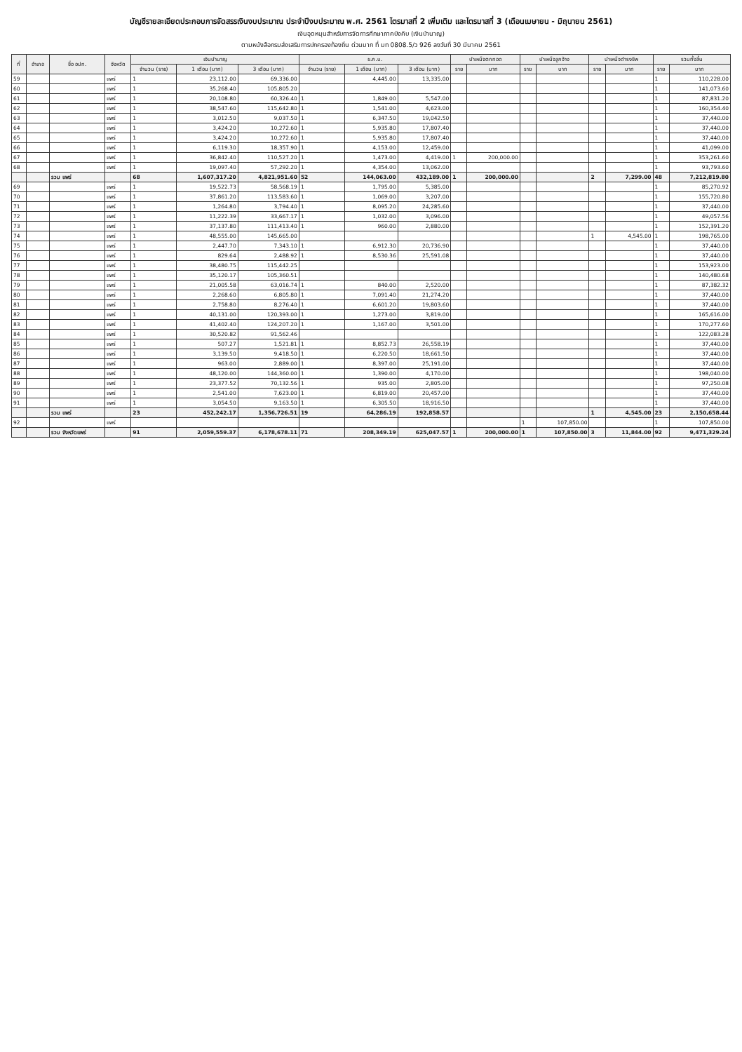บัญชีรายละเอียดประกอบการจัดสรรเงินงบประมาณ ประจำปีงบประมาณ พ.ศ. 2561 ไตรมาสที่ 2 เพิ่มเติม และไตรมาสที่ 3 (เดือนเมษายน - มิถุนายน 2561)
เงินอุดหนุนสำหรับการจัดการศึกษาภาคบังคับ (เงินบำนาญ)
ตามหนังสือกรมส่งเสริมการปกครองท้องถิ่น ด่วนมาก ที่ มท 0808.5/ว 926 ลงวันที่ 30 มีนาคม 2561
| ที่ | อำเภอ | ชื่อ อปท. | จังหวัด | เงินบำนาญ | | | ช.ค.บ. | | | บำเหน็จตกทอด | | บำเหน็จลูกจ้าง | | บำเหน็จดำรงชีพ | | รวมทั้งสิ้น | |
| --- | --- | --- | --- | --- | --- | --- | --- | --- | --- | --- | --- | --- | --- | --- | --- | --- | --- |
| | | | | จำนวน (ราย) | 1 เดือน (บาท) | 3 เดือน (บาท) | จำนวน (ราย) | 1 เดือน (บาท) | 3 เดือน (บาท) | ราย | บาท | ราย | บาท | ราย | บาท | ราย | บาท |
| 59 | | | แพร่ | 1 | 23,112.00 | 69,336.00 | | 4,445.00 | 13,335.00 | | | | | | | 1 | 110,228.00 |
| 60 | | | แพร่ | 1 | 35,268.40 | 105,805.20 | | | | | | | | | | 1 | 141,073.60 |
| 61 | | | แพร่ | 1 | 20,108.80 | 60,326.40 | 1 | 1,849.00 | 5,547.00 | | | | | | | 1 | 87,831.20 |
| 62 | | | แพร่ | 1 | 38,547.60 | 115,642.80 | 1 | 1,541.00 | 4,623.00 | | | | | | | 1 | 160,354.40 |
| 63 | | | แพร่ | 1 | 3,012.50 | 9,037.50 | 1 | 6,347.50 | 19,042.50 | | | | | | | 1 | 37,440.00 |
| 64 | | | แพร่ | 1 | 3,424.20 | 10,272.60 | 1 | 5,935.80 | 17,807.40 | | | | | | | 1 | 37,440.00 |
| 65 | | | แพร่ | 1 | 3,424.20 | 10,272.60 | 1 | 5,935.80 | 17,807.40 | | | | | | | 1 | 37,440.00 |
| 66 | | | แพร่ | 1 | 6,119.30 | 18,357.90 | 1 | 4,153.00 | 12,459.00 | | | | | | | 1 | 41,099.00 |
| 67 | | | แพร่ | 1 | 36,842.40 | 110,527.20 | 1 | 1,473.00 | 4,419.00 | 1 | 200,000.00 | | | | | 1 | 353,261.60 |
| 68 | | | แพร่ | 1 | 19,097.40 | 57,292.20 | 1 | 4,354.00 | 13,062.00 | | | | | | | 1 | 93,793.60 |
| | | รวม แพร่ | | 68 | 1,607,317.20 | 4,821,951.60 | 52 | 144,063.00 | 432,189.00 | 1 | 200,000.00 | | | 2 | 7,299.00 | 48 | 7,212,819.80 |
| 69 | | | แพร่ | 1 | 19,522.73 | 58,568.19 | 1 | 1,795.00 | 5,385.00 | | | | | | | 1 | 85,270.92 |
| 70 | | | แพร่ | 1 | 37,861.20 | 113,583.60 | 1 | 1,069.00 | 3,207.00 | | | | | | | 1 | 155,720.80 |
| 71 | | | แพร่ | 1 | 1,264.80 | 3,794.40 | 1 | 8,095.20 | 24,285.60 | | | | | | | 1 | 37,440.00 |
| 72 | | | แพร่ | 1 | 11,222.39 | 33,667.17 | 1 | 1,032.00 | 3,096.00 | | | | | | | 1 | 49,057.56 |
| 73 | | | แพร่ | 1 | 37,137.80 | 111,413.40 | 1 | 960.00 | 2,880.00 | | | | | | | 1 | 152,391.20 |
| 74 | | | แพร่ | 1 | 48,555.00 | 145,665.00 | | | | | | | | 1 | 4,545.00 | 1 | 198,765.00 |
| 75 | | | แพร่ | 1 | 2,447.70 | 7,343.10 | 1 | 6,912.30 | 20,736.90 | | | | | | | 1 | 37,440.00 |
| 76 | | | แพร่ | 1 | 829.64 | 2,488.92 | 1 | 8,530.36 | 25,591.08 | | | | | | | 1 | 37,440.00 |
| 77 | | | แพร่ | 1 | 38,480.75 | 115,442.25 | | | | | | | | | | 1 | 153,923.00 |
| 78 | | | แพร่ | 1 | 35,120.17 | 105,360.51 | | | | | | | | | | 1 | 140,480.68 |
| 79 | | | แพร่ | 1 | 21,005.58 | 63,016.74 | 1 | 840.00 | 2,520.00 | | | | | | | 1 | 87,382.32 |
| 80 | | | แพร่ | 1 | 2,268.60 | 6,805.80 | 1 | 7,091.40 | 21,274.20 | | | | | | | 1 | 37,440.00 |
| 81 | | | แพร่ | 1 | 2,758.80 | 8,276.40 | 1 | 6,601.20 | 19,803.60 | | | | | | | 1 | 37,440.00 |
| 82 | | | แพร่ | 1 | 40,131.00 | 120,393.00 | 1 | 1,273.00 | 3,819.00 | | | | | | | 1 | 165,616.00 |
| 83 | | | แพร่ | 1 | 41,402.40 | 124,207.20 | 1 | 1,167.00 | 3,501.00 | | | | | | | 1 | 170,277.60 |
| 84 | | | แพร่ | 1 | 30,520.82 | 91,562.46 | | | | | | | | | | 1 | 122,083.28 |
| 85 | | | แพร่ | 1 | 507.27 | 1,521.81 | 1 | 8,852.73 | 26,558.19 | | | | | | | 1 | 37,440.00 |
| 86 | | | แพร่ | 1 | 3,139.50 | 9,418.50 | 1 | 6,220.50 | 18,661.50 | | | | | | | 1 | 37,440.00 |
| 87 | | | แพร่ | 1 | 963.00 | 2,889.00 | 1 | 8,397.00 | 25,191.00 | | | | | | | 1 | 37,440.00 |
| 88 | | | แพร่ | 1 | 48,120.00 | 144,360.00 | 1 | 1,390.00 | 4,170.00 | | | | | | | 1 | 198,040.00 |
| 89 | | | แพร่ | 1 | 23,377.52 | 70,132.56 | 1 | 935.00 | 2,805.00 | | | | | | | 1 | 97,250.08 |
| 90 | | | แพร่ | 1 | 2,541.00 | 7,623.00 | 1 | 6,819.00 | 20,457.00 | | | | | | | 1 | 37,440.00 |
| 91 | | | แพร่ | 1 | 3,054.50 | 9,163.50 | 1 | 6,305.50 | 18,916.50 | | | | | | | 1 | 37,440.00 |
| | | รวม แพร่ | | 23 | 452,242.17 | 1,356,726.51 | 19 | 64,286.19 | 192,858.57 | | | | | 1 | 4,545.00 | 23 | 2,150,658.44 |
| 92 | | | แพร่ | | | | | | | | | 1 | 107,850.00 | | | 1 | 107,850.00 |
| | | รวม จังหวัดแพร่ | | 91 | 2,059,559.37 | 6,178,678.11 | 71 | 208,349.19 | 625,047.57 | 1 | 200,000.00 | 1 | 107,850.00 | 3 | 11,844.00 | 92 | 9,471,329.24 |